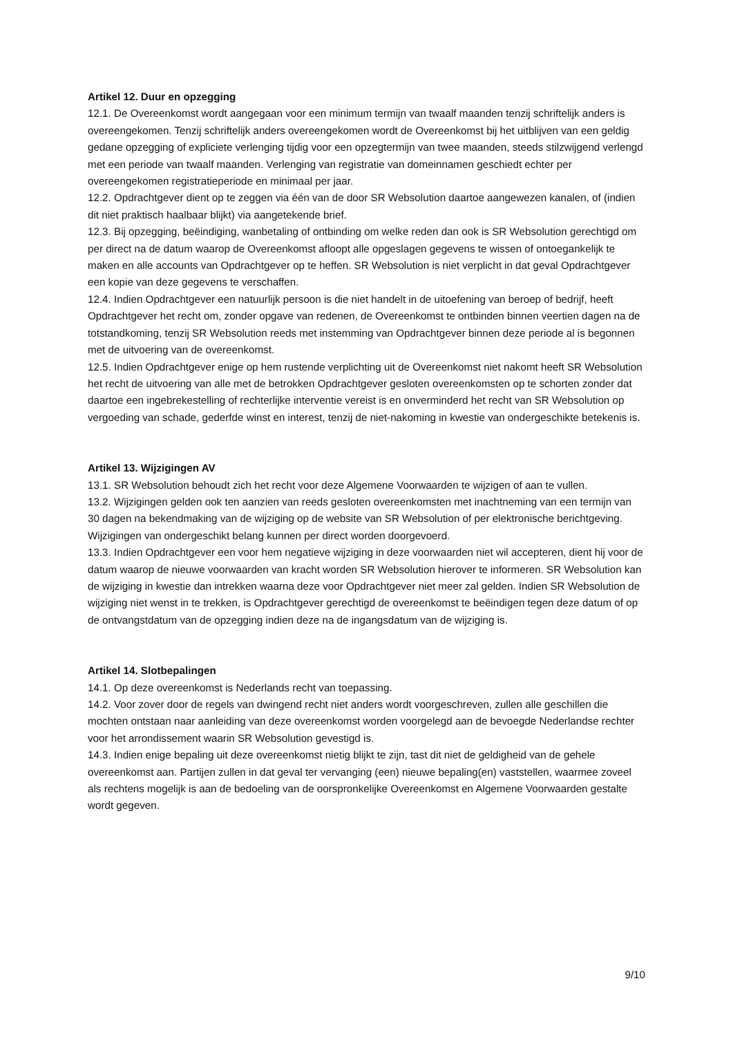Artikel 12. Duur en opzegging
12.1. De Overeenkomst wordt aangegaan voor een minimum termijn van twaalf maanden tenzij schriftelijk anders is overeengekomen. Tenzij schriftelijk anders overeengekomen wordt de Overeenkomst bij het uitblijven van een geldig gedane opzegging of expliciete verlenging tijdig voor een opzegtermijn van twee maanden, steeds stilzwijgend verlengd met een periode van twaalf maanden. Verlenging van registratie van domeinnamen geschiedt echter per overeengekomen registratieperiode en minimaal per jaar.
12.2. Opdrachtgever dient op te zeggen via één van de door SR Websolution daartoe aangewezen kanalen, of (indien dit niet praktisch haalbaar blijkt) via aangetekende brief.
12.3. Bij opzegging, beëindiging, wanbetaling of ontbinding om welke reden dan ook is SR Websolution gerechtigd om per direct na de datum waarop de Overeenkomst afloopt alle opgeslagen gegevens te wissen of ontoegankelijk te maken en alle accounts van Opdrachtgever op te heffen. SR Websolution is niet verplicht in dat geval Opdrachtgever een kopie van deze gegevens te verschaffen.
12.4. Indien Opdrachtgever een natuurlijk persoon is die niet handelt in de uitoefening van beroep of bedrijf, heeft Opdrachtgever het recht om, zonder opgave van redenen, de Overeenkomst te ontbinden binnen veertien dagen na de totstandkoming, tenzij SR Websolution reeds met instemming van Opdrachtgever binnen deze periode al is begonnen met de uitvoering van de overeenkomst.
12.5. Indien Opdrachtgever enige op hem rustende verplichting uit de Overeenkomst niet nakomt heeft SR Websolution het recht de uitvoering van alle met de betrokken Opdrachtgever gesloten overeenkomsten op te schorten zonder dat daartoe een ingebrekestelling of rechterlijke interventie vereist is en onverminderd het recht van SR Websolution op vergoeding van schade, gederfde winst en interest, tenzij de niet-nakoming in kwestie van ondergeschikte betekenis is.
Artikel 13. Wijzigingen AV
13.1. SR Websolution behoudt zich het recht voor deze Algemene Voorwaarden te wijzigen of aan te vullen.
13.2. Wijzigingen gelden ook ten aanzien van reeds gesloten overeenkomsten met inachtneming van een termijn van 30 dagen na bekendmaking van de wijziging op de website van SR Websolution of per elektronische berichtgeving. Wijzigingen van ondergeschikt belang kunnen per direct worden doorgevoerd.
13.3. Indien Opdrachtgever een voor hem negatieve wijziging in deze voorwaarden niet wil accepteren, dient hij voor de datum waarop de nieuwe voorwaarden van kracht worden SR Websolution hierover te informeren. SR Websolution kan de wijziging in kwestie dan intrekken waarna deze voor Opdrachtgever niet meer zal gelden. Indien SR Websolution de wijziging niet wenst in te trekken, is Opdrachtgever gerechtigd de overeenkomst te beëindigen tegen deze datum of op de ontvangstdatum van de opzegging indien deze na de ingangsdatum van de wijziging is.
Artikel 14. Slotbepalingen
14.1. Op deze overeenkomst is Nederlands recht van toepassing.
14.2. Voor zover door de regels van dwingend recht niet anders wordt voorgeschreven, zullen alle geschillen die mochten ontstaan naar aanleiding van deze overeenkomst worden voorgelegd aan de bevoegde Nederlandse rechter voor het arrondissement waarin SR Websolution gevestigd is.
14.3. Indien enige bepaling uit deze overeenkomst nietig blijkt te zijn, tast dit niet de geldigheid van de gehele overeenkomst aan. Partijen zullen in dat geval ter vervanging (een) nieuwe bepaling(en) vaststellen, waarmee zoveel als rechtens mogelijk is aan de bedoeling van de oorspronkelijke Overeenkomst en Algemene Voorwaarden gestalte wordt gegeven.
9/10